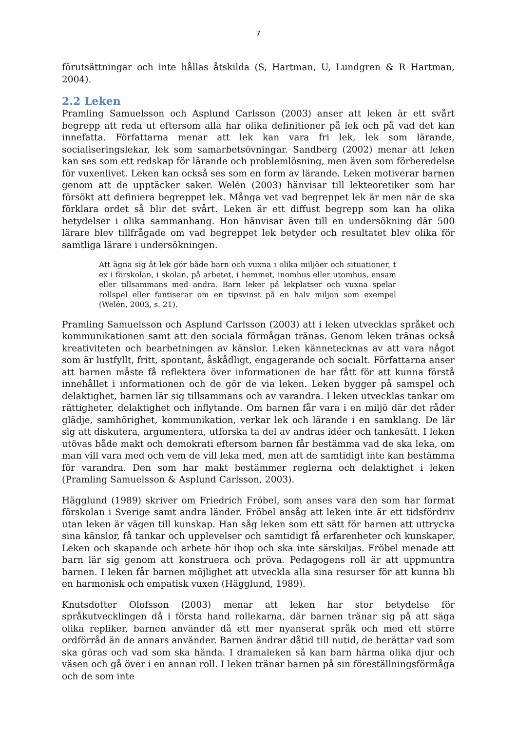7
förutsättningar och inte hållas åtskilda (S, Hartman, U, Lundgren & R Hartman, 2004).
2.2 Leken
Pramling Samuelsson och Asplund Carlsson (2003) anser att leken är ett svårt begrepp att reda ut eftersom alla har olika definitioner på lek och på vad det kan innefatta. Författarna menar att lek kan vara fri lek, lek som lärande, socialiseringslekar, lek som samarbetsövningar. Sandberg (2002) menar att leken kan ses som ett redskap för lärande och problemlösning, men även som förberedelse för vuxenlivet. Leken kan också ses som en form av lärande. Leken motiverar barnen genom att de upptäcker saker. Welén (2003) hänvisar till lekteoretiker som har försökt att definiera begreppet lek. Många vet vad begreppet lek är men när de ska förklara ordet så blir det svårt. Leken är ett diffust begrepp som kan ha olika betydelser i olika sammanhang. Hon hänvisar även till en undersökning där 500 lärare blev tillfrågade om vad begreppet lek betyder och resultatet blev olika för samtliga lärare i undersökningen.
Att ägna sig åt lek gör både barn och vuxna i olika miljöer och situationer, t ex i förskolan, i skolan, på arbetet, i hemmet, inomhus eller utomhus, ensam eller tillsammans med andra. Barn leker på lekplatser och vuxna spelar rollspel eller fantiserar om en tipsvinst på en halv miljon som exempel (Welén, 2003, s. 21).
Pramling Samuelsson och Asplund Carlsson (2003) att i leken utvecklas språket och kommunikationen samt att den sociala förmågan tränas. Genom leken tränas också kreativiteten och bearbetningen av känslor. Leken kännetecknas av att vara något som är lustfyllt, fritt, spontant, åskådligt, engagerande och socialt. Författarna anser att barnen måste få reflektera över informationen de har fått för att kunna förstå innehållet i informationen och de gör de via leken. Leken bygger på samspel och delaktighet, barnen lär sig tillsammans och av varandra. I leken utvecklas tankar om rättigheter, delaktighet och inflytande. Om barnen får vara i en miljö där det råder glädje, samhörighet, kommunikation, verkar lek och lärande i en samklang. De lär sig att diskutera, argumentera, utforska ta del av andras idéer och tankesätt. I leken utövas både makt och demokrati eftersom barnen får bestämma vad de ska leka, om man vill vara med och vem de vill leka med, men att de samtidigt inte kan bestämma för varandra. Den som har makt bestämmer reglerna och delaktighet i leken (Pramling Samuelsson & Asplund Carlsson, 2003).
Hägglund (1989) skriver om Friedrich Fröbel, som anses vara den som har format förskolan i Sverige samt andra länder. Fröbel ansåg att leken inte är ett tidsfördriv utan leken är vägen till kunskap. Han såg leken som ett sätt för barnen att uttrycka sina känslor, få tankar och upplevelser och samtidigt få erfarenheter och kunskaper. Leken och skapande och arbete hör ihop och ska inte särskiljas. Fröbel menade att barn lär sig genom att konstruera och pröva. Pedagogens roll är att uppmuntra barnen. I leken får barnen möjlighet att utveckla alla sina resurser för att kunna bli en harmonisk och empatisk vuxen (Hägglund, 1989).
Knutsdotter Olofsson (2003) menar att leken har stor betydelse för språkutvecklingen då i första hand rollekarna, där barnen tränar sig på att säga olika repliker, barnen använder då ett mer nyanserat språk och med ett större ordförråd än de annars använder. Barnen ändrar dåtid till nutid, de berättar vad som ska göras och vad som ska hända. I dramaleken så kan barn härma olika djur och väsen och gå över i en annan roll. I leken tränar barnen på sin föreställningsförmåga och de som inte